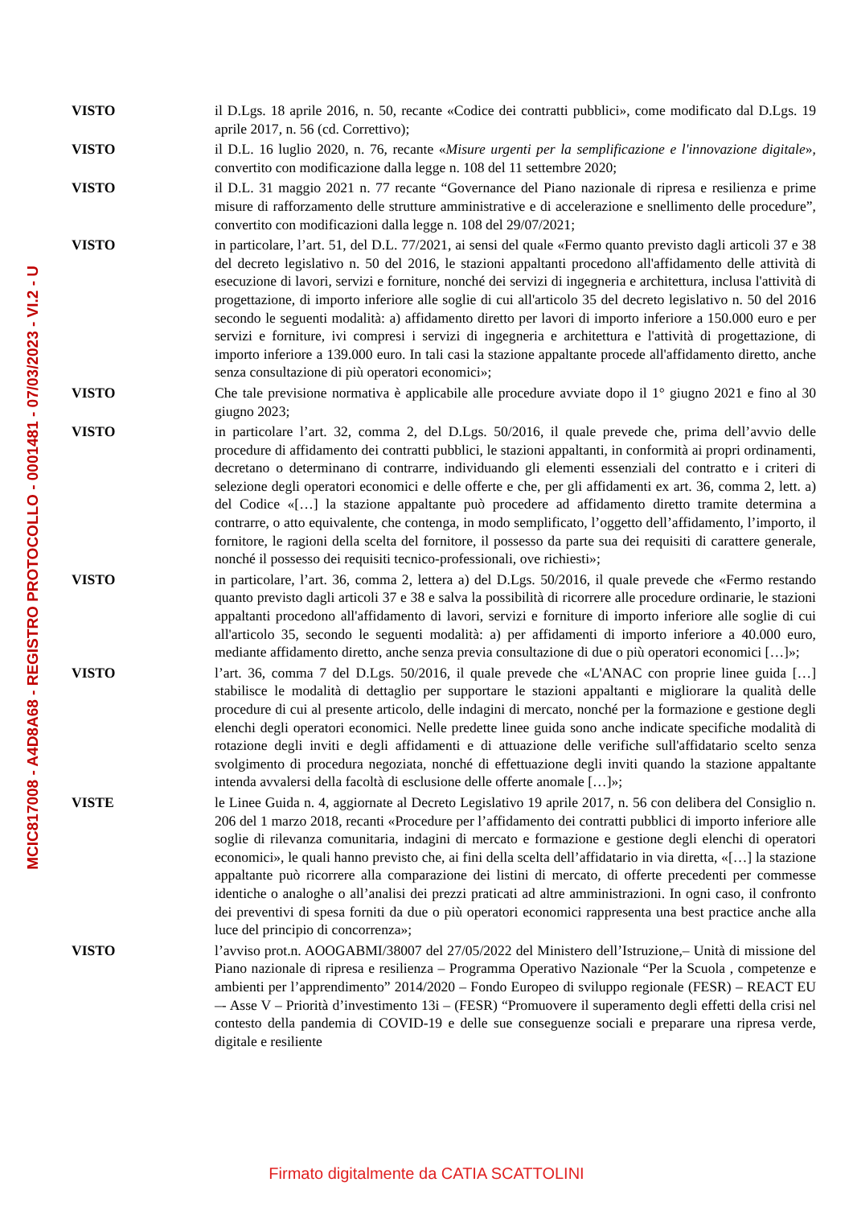MCIC817008 - A4D8A68 - REGISTRO PROTOCOLLO - 0001481 - 07/03/2023 - VI.2 - U
VISTO il D.Lgs. 18 aprile 2016, n. 50, recante «Codice dei contratti pubblici», come modificato dal D.Lgs. 19 aprile 2017, n. 56 (cd. Correttivo);
VISTO il D.L. 16 luglio 2020, n. 76, recante «Misure urgenti per la semplificazione e l'innovazione digitale», convertito con modificazione dalla legge n. 108 del 11 settembre 2020;
VISTO il D.L. 31 maggio 2021 n. 77 recante “Governance del Piano nazionale di ripresa e resilienza e prime misure di rafforzamento delle strutture amministrative e di accelerazione e snellimento delle procedure”, convertito con modificazioni dalla legge n. 108 del 29/07/2021;
VISTO in particolare, l’art. 51, del D.L. 77/2021, ai sensi del quale «Fermo quanto previsto dagli articoli 37 e 38 del decreto legislativo n. 50 del 2016, le stazioni appaltanti procedono all'affidamento delle attività di esecuzione di lavori, servizi e forniture, nonché dei servizi di ingegneria e architettura, inclusa l'attività di progettazione, di importo inferiore alle soglie di cui all'articolo 35 del decreto legislativo n. 50 del 2016 secondo le seguenti modalità: a) affidamento diretto per lavori di importo inferiore a 150.000 euro e per servizi e forniture, ivi compresi i servizi di ingegneria e architettura e l'attività di progettazione, di importo inferiore a 139.000 euro. In tali casi la stazione appaltante procede all'affidamento diretto, anche senza consultazione di più operatori economici»;
VISTO Che tale previsione normativa è applicabile alle procedure avviate dopo il 1° giugno 2021 e fino al 30 giugno 2023;
VISTO in particolare l’art. 32, comma 2, del D.Lgs. 50/2016, il quale prevede che, prima dell’avvio delle procedure di affidamento dei contratti pubblici, le stazioni appaltanti, in conformità ai propri ordinamenti, decretano o determinano di contrarre, individuando gli elementi essenziali del contratto e i criteri di selezione degli operatori economici e delle offerte e che, per gli affidamenti ex art. 36, comma 2, lett. a) del Codice «[…] la stazione appaltante può procedere ad affidamento diretto tramite determina a contrarre, o atto equivalente, che contenga, in modo semplificato, l’oggetto dell’affidamento, l’importo, il fornitore, le ragioni della scelta del fornitore, il possesso da parte sua dei requisiti di carattere generale, nonché il possesso dei requisiti tecnico-professionali, ove richiesti»;
VISTO in particolare, l’art. 36, comma 2, lettera a) del D.Lgs. 50/2016, il quale prevede che «Fermo restando quanto previsto dagli articoli 37 e 38 e salva la possibilità di ricorrere alle procedure ordinarie, le stazioni appaltanti procedono all'affidamento di lavori, servizi e forniture di importo inferiore alle soglie di cui all'articolo 35, secondo le seguenti modalità: a) per affidamenti di importo inferiore a 40.000 euro, mediante affidamento diretto, anche senza previa consultazione di due o più operatori economici […]»;
VISTO l’art. 36, comma 7 del D.Lgs. 50/2016, il quale prevede che «L'ANAC con proprie linee guida […] stabilisce le modalità di dettaglio per supportare le stazioni appaltanti e migliorare la qualità delle procedure di cui al presente articolo, delle indagini di mercato, nonché per la formazione e gestione degli elenchi degli operatori economici. Nelle predette linee guida sono anche indicate specifiche modalità di rotazione degli inviti e degli affidamenti e di attuazione delle verifiche sull'affidatario scelto senza svolgimento di procedura negoziata, nonché di effettuazione degli inviti quando la stazione appaltante intenda avvalersi della facoltà di esclusione delle offerte anomale […]»;
VISTE le Linee Guida n. 4, aggiornate al Decreto Legislativo 19 aprile 2017, n. 56 con delibera del Consiglio n. 206 del 1 marzo 2018, recanti «Procedure per l’affidamento dei contratti pubblici di importo inferiore alle soglie di rilevanza comunitaria, indagini di mercato e formazione e gestione degli elenchi di operatori economici», le quali hanno previsto che, ai fini della scelta dell’affidatario in via diretta, «[…] la stazione appaltante può ricorrere alla comparazione dei listini di mercato, di offerte precedenti per commesse identiche o analoghe o all’analisi dei prezzi praticati ad altre amministrazioni. In ogni caso, il confronto dei preventivi di spesa forniti da due o più operatori economici rappresenta una best practice anche alla luce del principio di concorrenza»;
VISTO l’avviso prot.n. AOOGABMI/38007 del 27/05/2022 del Ministero dell’Istruzione,– Unità di missione del Piano nazionale di ripresa e resilienza – Programma Operativo Nazionale “Per la Scuola , competenze e ambienti per l’apprendimento” 2014/2020 – Fondo Europeo di sviluppo regionale (FESR) – REACT EU –- Asse V – Priorità d’investimento 13i – (FESR) “Promuovere il superamento degli effetti della crisi nel contesto della pandemia di COVID-19 e delle sue conseguenze sociali e preparare una ripresa verde, digitale e resiliente
Firmato digitalmente da CATIA SCATTOLINI